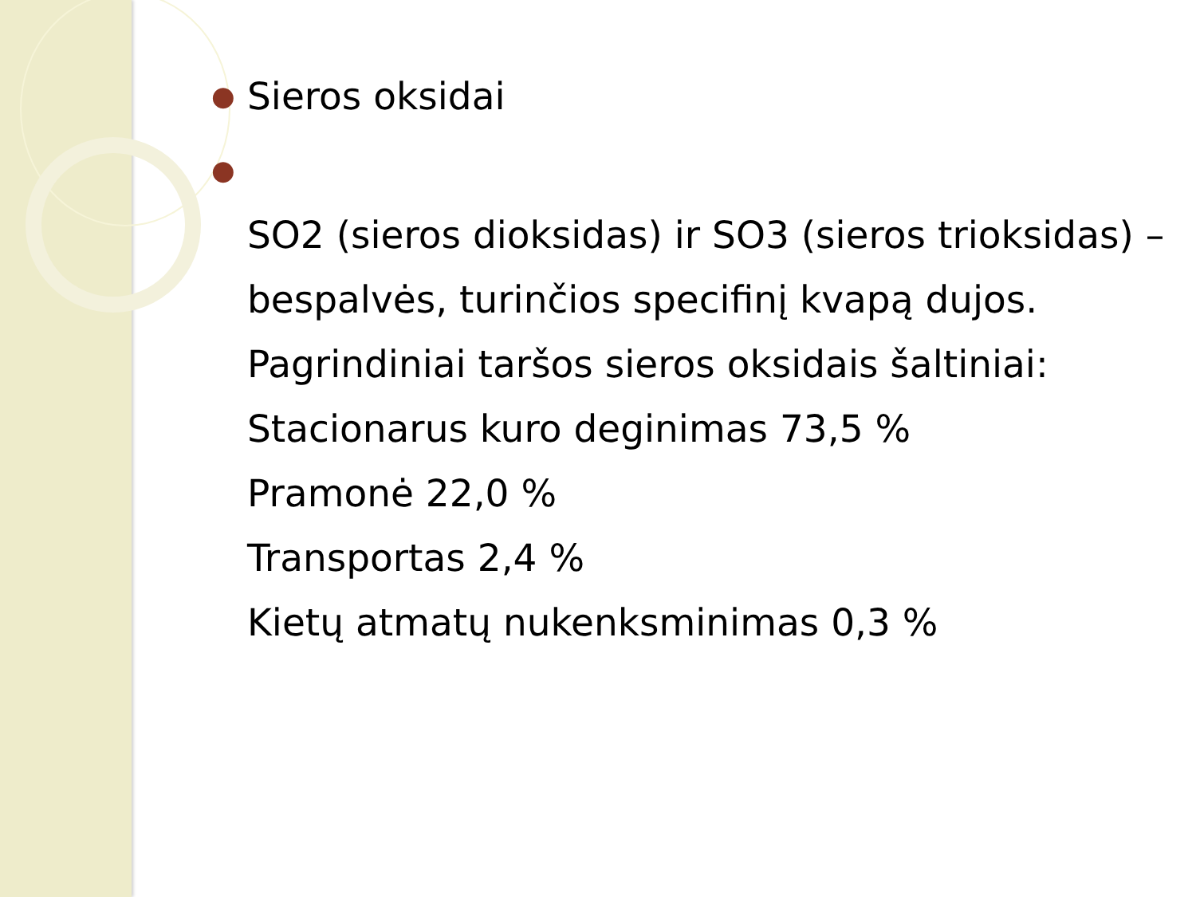● Sieros oksidai
●
SO2 (sieros dioksidas) ir SO3 (sieros trioksidas) – bespalvės, turinčios specifinį kvapą dujos.
Pagrindiniai taršos sieros oksidais šaltiniai:
Stacionarus kuro deginimas 73,5 %
Pramonė 22,0 %
Transportas 2,4 %
Kietų atmatų nukenksminimas 0,3 %